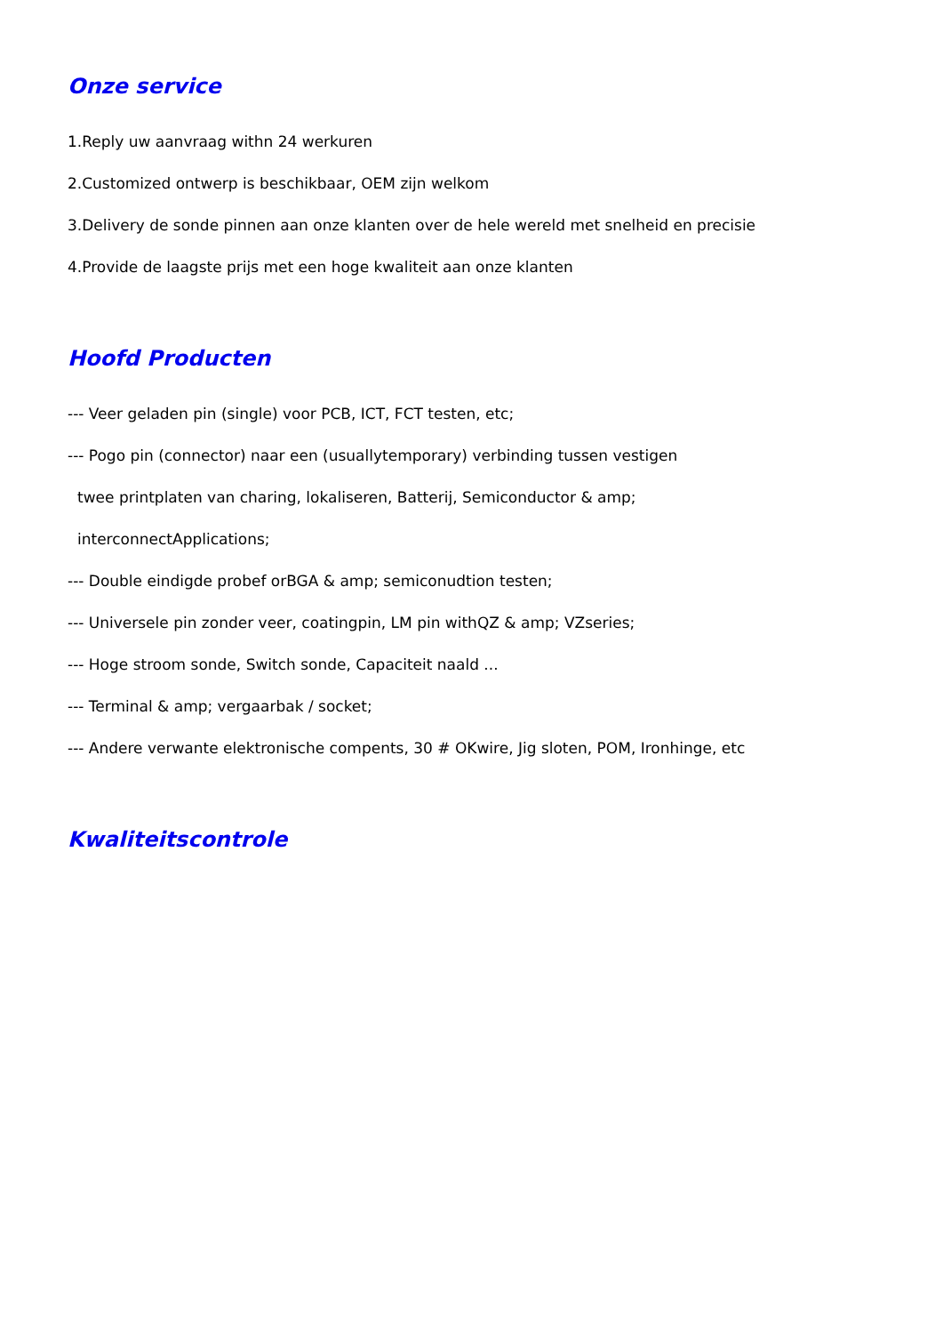Onze service
1.Reply uw aanvraag withn 24 werkuren
2.Customized ontwerp is beschikbaar, OEM zijn welkom
3.Delivery de sonde pinnen aan onze klanten over de hele wereld met snelheid en precisie
4.Provide de laagste prijs met een hoge kwaliteit aan onze klanten
Hoofd Producten
--- Veer geladen pin (single) voor PCB, ICT, FCT testen, etc;
--- Pogo pin (connector) naar een (usuallytemporary) verbinding tussen vestigen
twee printplaten van charing, lokaliseren, Batterij, Semiconductor & amp;
interconnectApplications;
--- Double eindigde probef orBGA & amp; semiconudtion testen;
--- Universele pin zonder veer, coatingpin, LM pin withQZ & amp; VZseries;
--- Hoge stroom sonde, Switch sonde, Capaciteit naald ...
--- Terminal & amp; vergaarbak / socket;
--- Andere verwante elektronische compents, 30 # OKwire, Jig sloten, POM, Ironhinge, etc
Kwaliteitscontrole